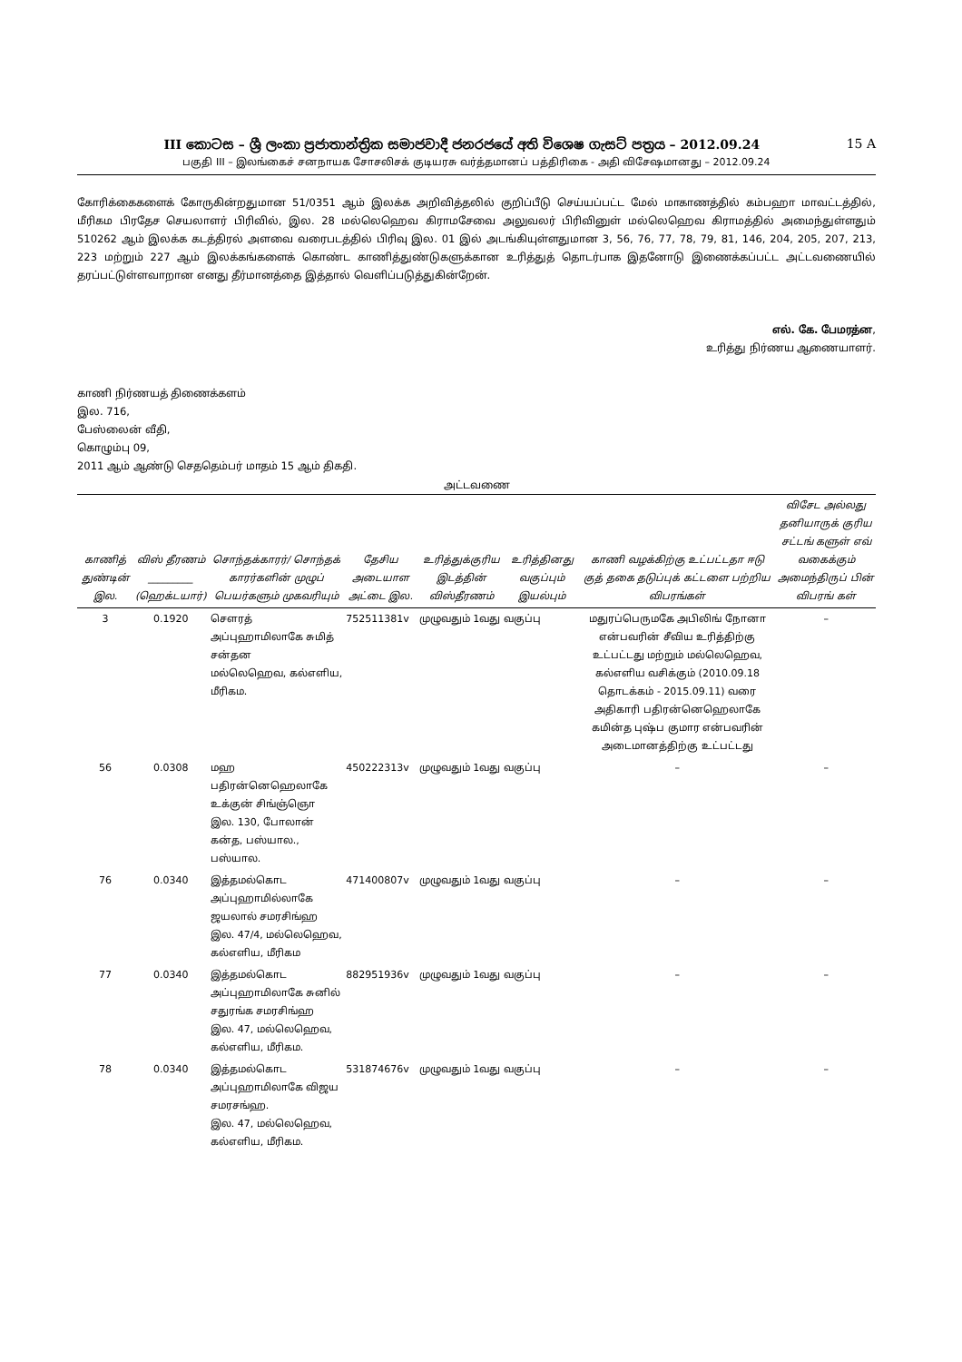III කොටස – ශ්‍රී ලංකා ප්‍රජාතාන්ත්‍රික සමාජවාදී ජනරජයේ අති විශෙෂ ගැසට් පත්‍රය – 2012.09.24 15 A
பகுதி III – இலங்கைச் சனநாயக சோசலிசக் குடியரசு வர்த்தமானப் பத்திரிகை - அதி விசேஷமானது – 2012.09.24
கோரிக்கைகளைக் கோருகின்றதுமான 51/0351 ஆம் இலக்க அறிவித்தலில் குறிப்பீடு செய்யப்பட்ட மேல் மாகாணத்தில் கம்பஹா மாவட்டத்தில், மீரிகம பிரதேச செயலாளர் பிரிவில், இல. 28 மல்லெஹெவ கிராமசேவை அலுவலர் பிரிவினுள் மல்லெஹெவ கிராமத்தில் அமைந்துள்ளதும் 510262 ஆம் இலக்க கடத்திரல் அளவை வரைபடத்தில் பிரிவு இல. 01 இல் அடங்கியுள்ளதுமான 3, 56, 76, 77, 78, 79, 81, 146, 204, 205, 207, 213, 223 மற்றும் 227 ஆம் இலக்கங்களைக் கொண்ட காணித்துண்டுகளுக்கான உரித்துத் தொடர்பாக இதனோடு இணைக்கப்பட்ட அட்டவணையில் தரப்பட்டுள்ளவாறான எனது தீர்மானத்தை இத்தால் வெளிப்படுத்துகின்றேன்.
எல். கே. பேமரத்ன,
உரித்து நிர்ணய ஆணையாளர்.
காணி நிர்ணயத் திணைக்களம்
இல. 716,
பேஸ்லைன் வீதி,
கொழும்பு 09,
2011 ஆம் ஆண்டு செததெம்பர் மாதம் 15 ஆம் திகதி.
அட்டவணை
| காணித் துண்டின் இல. | விஸ் தீரணம் _________ (ஹெக்டயார்) | சொந்தக்காரர்/ சொந்தக் காரர்களின் முழுப் பெயர்களும் முகவரியும் | தேசிய அடையாள அட்டை இல. | உரித்துக்குரிய இடத்தின் விஸ்தீரணம் | உரித்தினது வகுப்பும் இயல்பும் | காணி வழக்கிற்கு உட்பட்டதா ஈடு குத் தகை தடுப்புக் கட்டளை பற்றிய விபரங்கள் | விசேட அல்லது தனியாருக் குரிய சட்டங் களுள் எவ் வகைக்கும் அமைந்திருப் பின் விபரங் கள் |
| --- | --- | --- | --- | --- | --- | --- | --- |
| 3 | 0.1920 | சௌரத் அப்புஹாமிலாகே சுமித் சன்தன மல்லெஹெவ, கல்எளிய, மீரிகம. | 752511381v | முழுவதும் 1வது வகுப்பு | | மதுரப்பெருமகே அபிலிங் நோனா என்பவரின் சீவிய உரித்திற்கு உட்பட்டது மற்றும் மல்லெஹெவ, கல்எளிய வசிக்கும் (2010.09.18 தொடக்கம் - 2015.09.11) வரை அதிகாரி பதிரன்னெஹெலாகே கமின்த புஷ்ப குமார என்பவரின் அடைமானத்திற்கு உட்பட்டது | – |
| 56 | 0.0308 | மஹ பதிரன்னெஹெலாகே உக்குன் சிங்ஞ்ஞொ இல. 130, போலான் கன்த, பஸ்யால., பஸ்யால. | 450222313v | முழுவதும் 1வது வகுப்பு | | – | – |
| 76 | 0.0340 | இத்தமல்கொட அப்புஹாமில்லாகே ஜயலால் சமரசிங்ஹ இல. 47/4, மல்லெஹெவ, கல்எளிய, மீரிகம | 471400807v | முழுவதும் 1வது வகுப்பு | | – | – |
| 77 | 0.0340 | இத்தமல்கொட அப்புஹாமிலாகே சுனில் சதுரங்க சமரசிங்ஹ இல. 47, மல்லெஹெவ, கல்எளிய, மீரிகம. | 882951936v | முழுவதும் 1வது வகுப்பு | | – | – |
| 78 | 0.0340 | இத்தமல்கொட அப்புஹாமிலாகே விஜய சமரசங்ஹ. இல. 47, மல்லெஹெவ, கல்எளிய, மீரிகம. | 531874676v | முழுவதும் 1வது வகுப்பு | | – | – |